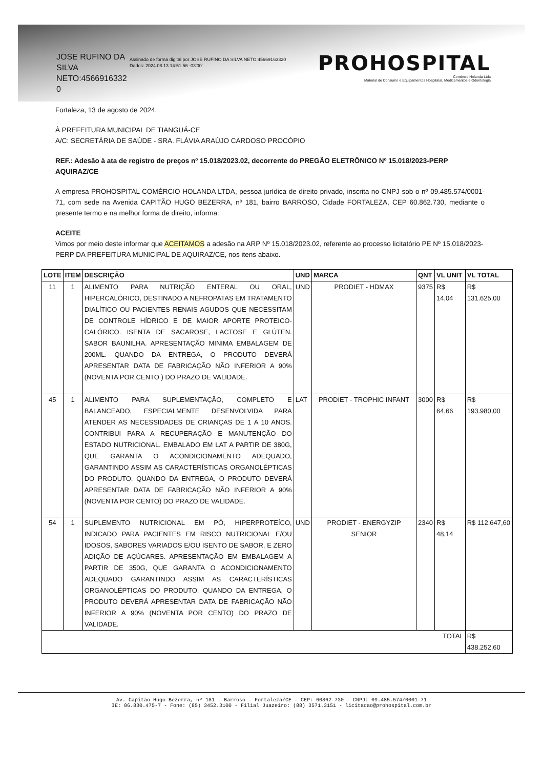JOSE RUFINO DA SILVA NETO:4566916332 0
Assinado de forma digital por JOSE RUFINO DA SILVA NETO:45669163320
Dados: 2024.08.13 14:51:56 -03'00'
PROHOSPITAL
Comércio Holanda Ltda
Material de Consumo e Equipamentos Hospitalar, Medicamentos e Odontologia
Fortaleza, 13 de agosto de 2024.
À PREFEITURA MUNICIPAL DE TIANGUÁ-CE
A/C: SECRETÁRIA DE SAÚDE - SRA. FLÁVIA ARAÚJO CARDOSO PROCÓPIO
REF.: Adesão à ata de registro de preços nº 15.018/2023.02, decorrente do PREGÃO ELETRÔNICO Nº 15.018/2023-PERP AQUIRAZ/CE
A empresa PROHOSPITAL COMÉRCIO HOLANDA LTDA, pessoa jurídica de direito privado, inscrita no CNPJ sob o nº 09.485.574/0001-71, com sede na Avenida CAPITÃO HUGO BEZERRA, nº 181, bairro BARROSO, Cidade FORTALEZA, CEP 60.862.730, mediante o presente termo e na melhor forma de direito, informa:
ACEITE
Vimos por meio deste informar que ACEITAMOS a adesão na ARP Nº 15.018/2023.02, referente ao processo licitatório PE Nº 15.018/2023-PERP DA PREFEITURA MUNICIPAL DE AQUIRAZ/CE, nos itens abaixo.
| LOTE | ITEM | DESCRIÇÃO | UND | MARCA | QNT | VL UNIT | VL TOTAL |
| --- | --- | --- | --- | --- | --- | --- | --- |
| 11 | 1 | ALIMENTO PARA NUTRIÇÃO ENTERAL OU ORAL, HIPERCALÓRICO, DESTINADO A NEFROPATAS EM TRATAMENTO DIALÍTICO OU PACIENTES RENAIS AGUDOS QUE NECESSITAM DE CONTROLE HÍDRICO E DE MAIOR APORTE PROTEICO-CALÓRICO. ISENTA DE SACAROSE, LACTOSE E GLÚTEN. SABOR BAUNILHA. APRESENTAÇÃO MINIMA EMBALAGEM DE 200ML. QUANDO DA ENTREGA, O PRODUTO DEVERÁ APRESENTAR DATA DE FABRICAÇÃO NÃO INFERIOR A 90% (NOVENTA POR CENTO ) DO PRAZO DE VALIDADE. | UND | PRODIET - HDMAX | 9375 | R$ 14,04 | R$ 131.625,00 |
| 45 | 1 | ALIMENTO PARA SUPLEMENTAÇÃO, COMPLETO E BALANCEADO, ESPECIALMENTE DESENVOLVIDA PARA ATENDER AS NECESSIDADES DE CRIANÇAS DE 1 A 10 ANOS. CONTRIBUI PARA A RECUPERAÇÃO E MANUTENÇÃO DO ESTADO NUTRICIONAL. EMBALADO EM LAT A PARTIR DE 380G, QUE GARANTA O ACONDICIONAMENTO ADEQUADO, GARANTINDO ASSIM AS CARACTERÍSTICAS ORGANOLÉPTICAS DO PRODUTO. QUANDO DA ENTREGA, O PRODUTO DEVERÁ APRESENTAR DATA DE FABRICAÇÃO NÃO INFERIOR A 90% (NOVENTA POR CENTO) DO PRAZO DE VALIDADE. | LAT | PRODIET - TROPHIC INFANT | 3000 | R$ 64,66 | R$ 193.980,00 |
| 54 | 1 | SUPLEMENTO NUTRICIONAL EM PÓ, HIPERPROTEÍCO, INDICADO PARA PACIENTES EM RISCO NUTRICIONAL E/OU IDOSOS, SABORES VARIADOS E/OU ISENTO DE SABOR, E ZERO ADIÇÃO DE AÇÚCARES. APRESENTAÇÃO EM EMBALAGEM A PARTIR DE 350G, QUE GARANTA O ACONDICIONAMENTO ADEQUADO GARANTINDO ASSIM AS CARACTERÍSTICAS ORGANOLÉPTICAS DO PRODUTO. QUANDO DA ENTREGA, O PRODUTO DEVERÁ APRESENTAR DATA DE FABRICAÇÃO NÃO INFERIOR A 90% (NOVENTA POR CENTO) DO PRAZO DE VALIDADE. | UND | PRODIET - ENERGYZIP SENIOR | 2340 | R$ 48,14 | R$ 112.647,60 |
| TOTAL | | | | | | | R$ 438.252,60 |
Av. Capitão Hugo Bezerra, nº 181 - Barroso - Fortaleza/CE - CEP: 60862-730 - CNPJ: 09.485.574/0001-71
IE: 06.830.475-7 - Fone: (85) 3452.3100 - Filial Juazeiro: (88) 3571.3151 - licitacao@prohospital.com.br